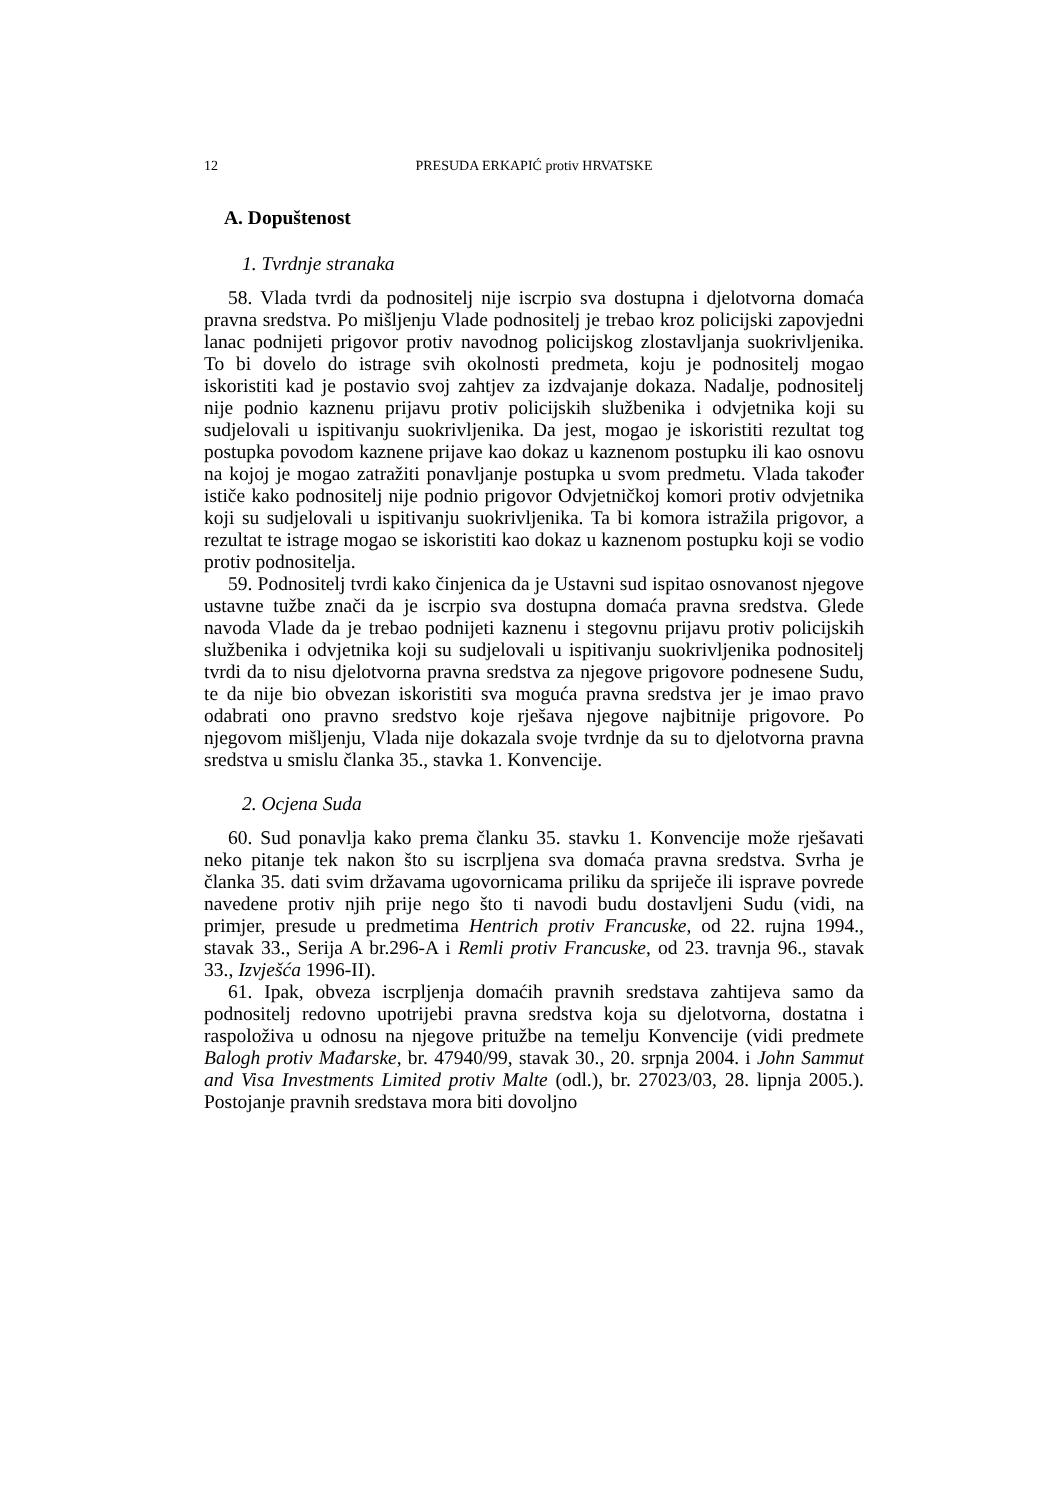12 PRESUDA ERKAPIĆ protiv HRVATSKE
A. Dopuštenost
1. Tvrdnje stranaka
58. Vlada tvrdi da podnositelj nije iscrpio sva dostupna i djelotvorna domaća pravna sredstva. Po mišljenju Vlade podnositelj je trebao kroz policijski zapovjedni lanac podnijeti prigovor protiv navodnog policijskog zlostavljanja suokrivljenika. To bi dovelo do istrage svih okolnosti predmeta, koju je podnositelj mogao iskoristiti kad je postavio svoj zahtjev za izdvajanje dokaza. Nadalje, podnositelj nije podnio kaznenu prijavu protiv policijskih službenika i odvjetnika koji su sudjelovali u ispitivanju suokrivljenika. Da jest, mogao je iskoristiti rezultat tog postupka povodom kaznene prijave kao dokaz u kaznenom postupku ili kao osnovu na kojoj je mogao zatražiti ponavljanje postupka u svom predmetu. Vlada također ističe kako podnositelj nije podnio prigovor Odvjetničkoj komori protiv odvjetnika koji su sudjelovali u ispitivanju suokrivljenika. Ta bi komora istražila prigovor, a rezultat te istrage mogao se iskoristiti kao dokaz u kaznenom postupku koji se vodio protiv podnositelja.
59. Podnositelj tvrdi kako činjenica da je Ustavni sud ispitao osnovanost njegove ustavne tužbe znači da je iscrpio sva dostupna domaća pravna sredstva. Glede navoda Vlade da je trebao podnijeti kaznenu i stegovnu prijavu protiv policijskih službenika i odvjetnika koji su sudjelovali u ispitivanju suokrivljenika podnositelj tvrdi da to nisu djelotvorna pravna sredstva za njegove prigovore podnesene Sudu, te da nije bio obvezan iskoristiti sva moguća pravna sredstva jer je imao pravo odabrati ono pravno sredstvo koje rješava njegove najbitnije prigovore. Po njegovom mišljenju, Vlada nije dokazala svoje tvrdnje da su to djelotvorna pravna sredstva u smislu članka 35., stavka 1. Konvencije.
2. Ocjena Suda
60. Sud ponavlja kako prema članku 35. stavku 1. Konvencije može rješavati neko pitanje tek nakon što su iscrpljena sva domaća pravna sredstva. Svrha je članka 35. dati svim državama ugovornicama priliku da spriječe ili isprave povrede navedene protiv njih prije nego što ti navodi budu dostavljeni Sudu (vidi, na primjer, presude u predmetima Hentrich protiv Francuske, od 22. rujna 1994., stavak 33., Serija A br.296-A i Remli protiv Francuske, od 23. travnja 96., stavak 33., Izvješća 1996-II).
61. Ipak, obveza iscrpljenja domaćih pravnih sredstava zahtijeva samo da podnositelj redovno upotrijebi pravna sredstva koja su djelotvorna, dostatna i raspoloživa u odnosu na njegove pritužbe na temelju Konvencije (vidi predmete Balogh protiv Mađarske, br. 47940/99, stavak 30., 20. srpnja 2004. i John Sammut and Visa Investments Limited protiv Malte (odl.), br. 27023/03, 28. lipnja 2005.). Postojanje pravnih sredstava mora biti dovoljno